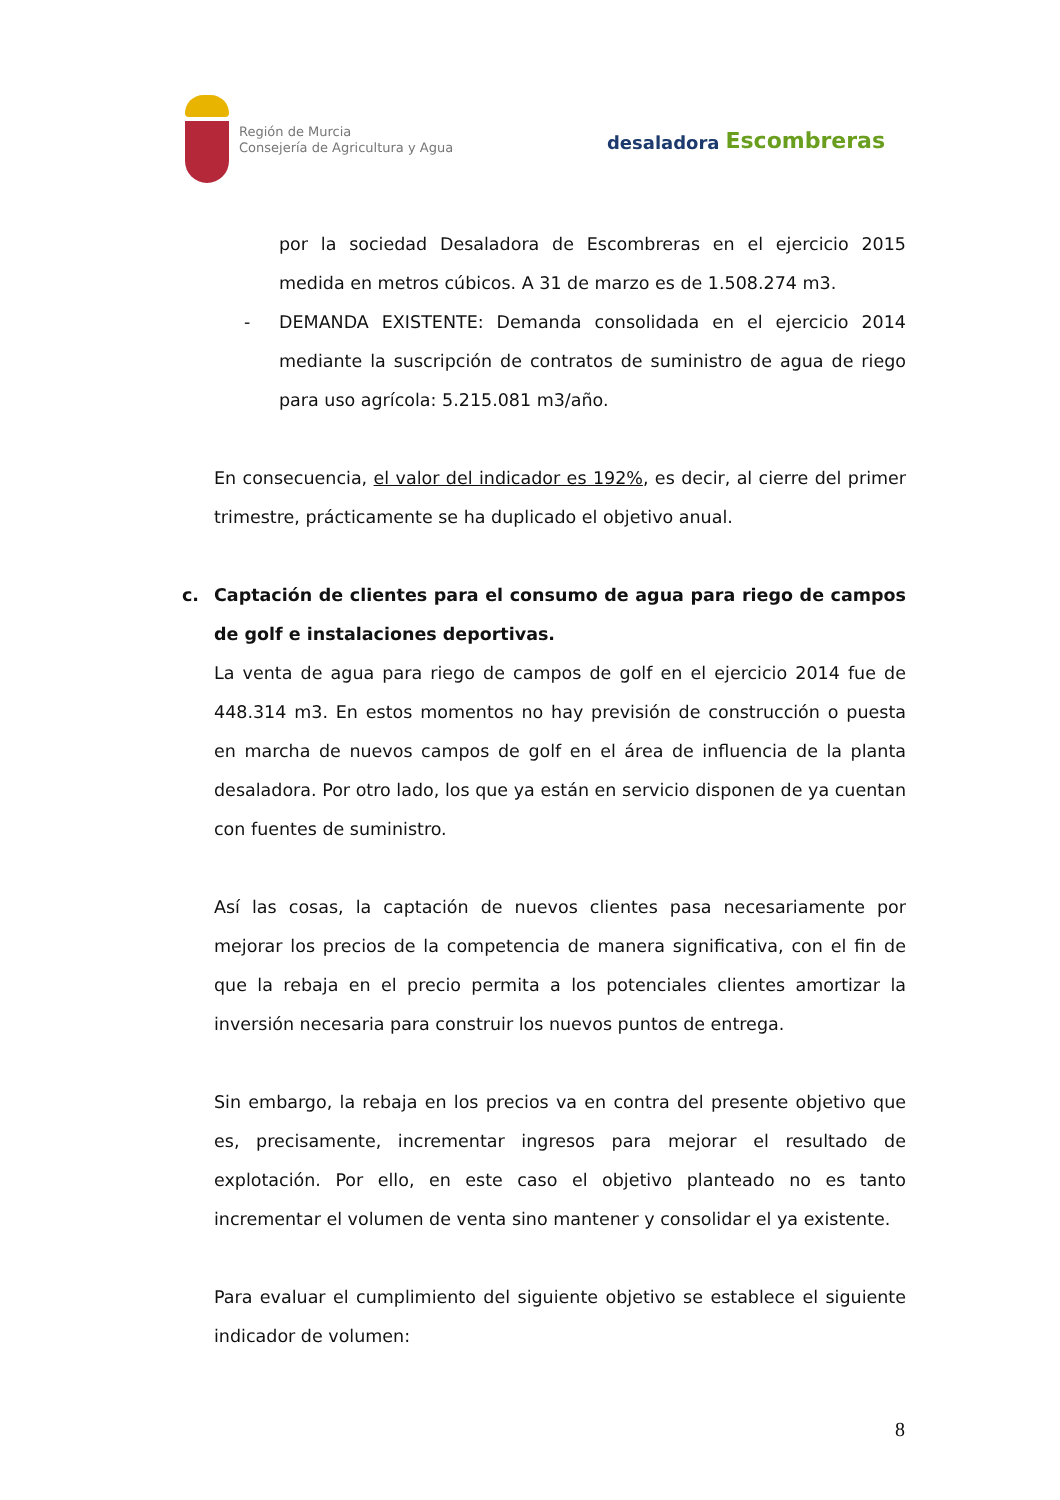Región de Murcia
Consejería de Agricultura y Agua
desaladora Escombreras
por la sociedad Desaladora de Escombreras en el ejercicio 2015 medida en metros cúbicos. A 31 de marzo es de 1.508.274 m3.
- DEMANDA EXISTENTE: Demanda consolidada en el ejercicio 2014 mediante la suscripción de contratos de suministro de agua de riego para uso agrícola: 5.215.081 m3/año.
En consecuencia, el valor del indicador es 192%, es decir, al cierre del primer trimestre, prácticamente se ha duplicado el objetivo anual.
c. Captación de clientes para el consumo de agua para riego de campos de golf e instalaciones deportivas.
La venta de agua para riego de campos de golf en el ejercicio 2014 fue de 448.314 m3. En estos momentos no hay previsión de construcción o puesta en marcha de nuevos campos de golf en el área de influencia de la planta desaladora. Por otro lado, los que ya están en servicio disponen de ya cuentan con fuentes de suministro.
Así las cosas, la captación de nuevos clientes pasa necesariamente por mejorar los precios de la competencia de manera significativa, con el fin de que la rebaja en el precio permita a los potenciales clientes amortizar la inversión necesaria para construir los nuevos puntos de entrega.
Sin embargo, la rebaja en los precios va en contra del presente objetivo que es, precisamente, incrementar ingresos para mejorar el resultado de explotación. Por ello, en este caso el objetivo planteado no es tanto incrementar el volumen de venta sino mantener y consolidar el ya existente.
Para evaluar el cumplimiento del siguiente objetivo se establece el siguiente indicador de volumen:
8